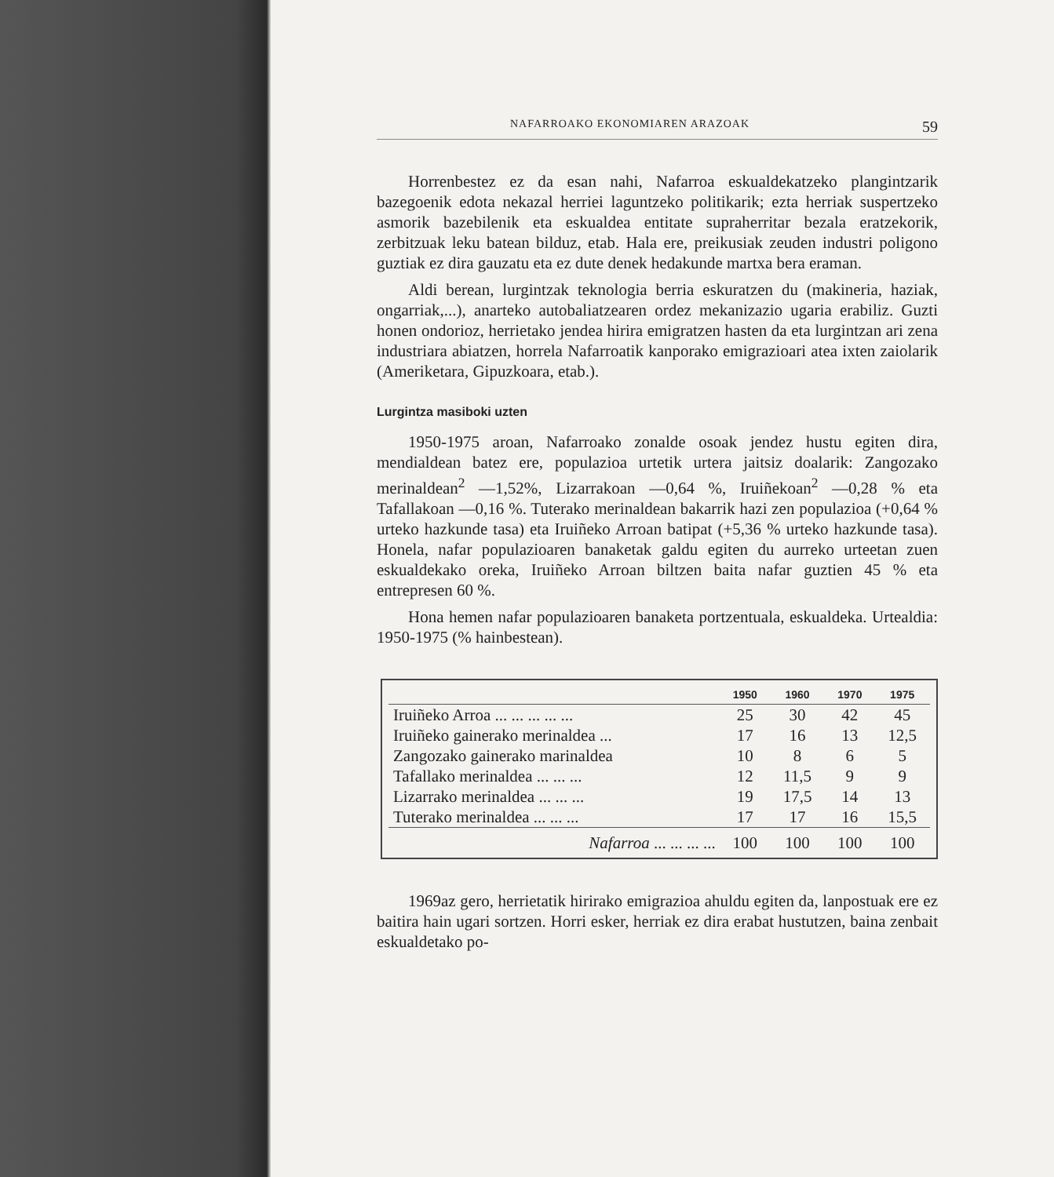NAFARROAKO EKONOMIAREN ARAZOAK 59
Horrenbestez ez da esan nahi, Nafarroa eskualdekatzeko plangintzarik bazegoenik edota nekazal herriei laguntzeko politikarik; ezta herriak suspertzeko asmorik bazebilenik eta eskualdea entitate supraherritar bezala eratzekorik, zerbitzuak leku batean bilduz, etab. Hala ere, preikusiak zeuden industri poligono guztiak ez dira gauzatu eta ez dute denek hedakunde martxa bera eraman.
Aldi berean, lurgintzak teknologia berria eskuratzen du (makineria, haziak, ongarriak,...), anarteko autobaliatzearen ordez mekanizazio ugaria erabiliz. Guzti honen ondorioz, herrietako jendea hirira emigratzen hasten da eta lurgintzan ari zena industriara abiatzen, horrela Nafarroatik kanporako emigrazioari atea ixten zaiolarik (Ameriketara, Gipuzkoara, etab.).
Lurgintza masiboki uzten
1950-1975 aroan, Nafarroako zonalde osoak jendez hustu egiten dira, mendialdean batez ere, populazioa urtetik urtera jaitsiz doalarik: Zangozako merinaldean<sup>2</sup> —1,52%, Lizarrakoan —0,64 %, Iruiñekoan<sup>2</sup> —0,28 % eta Tafallakoan —0,16 %. Tuterako merinaldean bakarrik hazi zen populazioa (+0,64 % urteko hazkunde tasa) eta Iruiñeko Arroan batipat (+5,36 % urteko hazkunde tasa). Honela, nafar populazioaren banaketak galdu egiten du aurreko urteetan zuen eskualdekako oreka, Iruiñeko Arroan biltzen baita nafar guztien 45 % eta entrepresen 60 %.
Hona hemen nafar populazioaren banaketa portzentuala, eskualdeka. Urtealdia: 1950-1975 (% hainbestean).
| | 1950 | 1960 | 1970 | 1975 |
| --- | --- | --- | --- | --- |
| Iruiñeko Arroa ... ... ... ... ... | 25 | 30 | 42 | 45 |
| Iruiñeko gainerako merinaldea ... | 17 | 16 | 13 | 12,5 |
| Zangozako gainerako marinaldea | 10 | 8 | 6 | 5 |
| Tafallako merinaldea ... ... ... | 12 | 11,5 | 9 | 9 |
| Lizarrako merinaldea ... ... ... | 19 | 17,5 | 14 | 13 |
| Tuterako merinaldea ... ... ... | 17 | 17 | 16 | 15,5 |
| Nafarroa ... ... ... ... | 100 | 100 | 100 | 100 |
1969az gero, herrietatik hirirako emigrazioa ahuldu egiten da, lanpostuak ere ez baitira hain ugari sortzen. Horri esker, herriak ez dira erabat hustutzen, baina zenbait eskualdetako po-